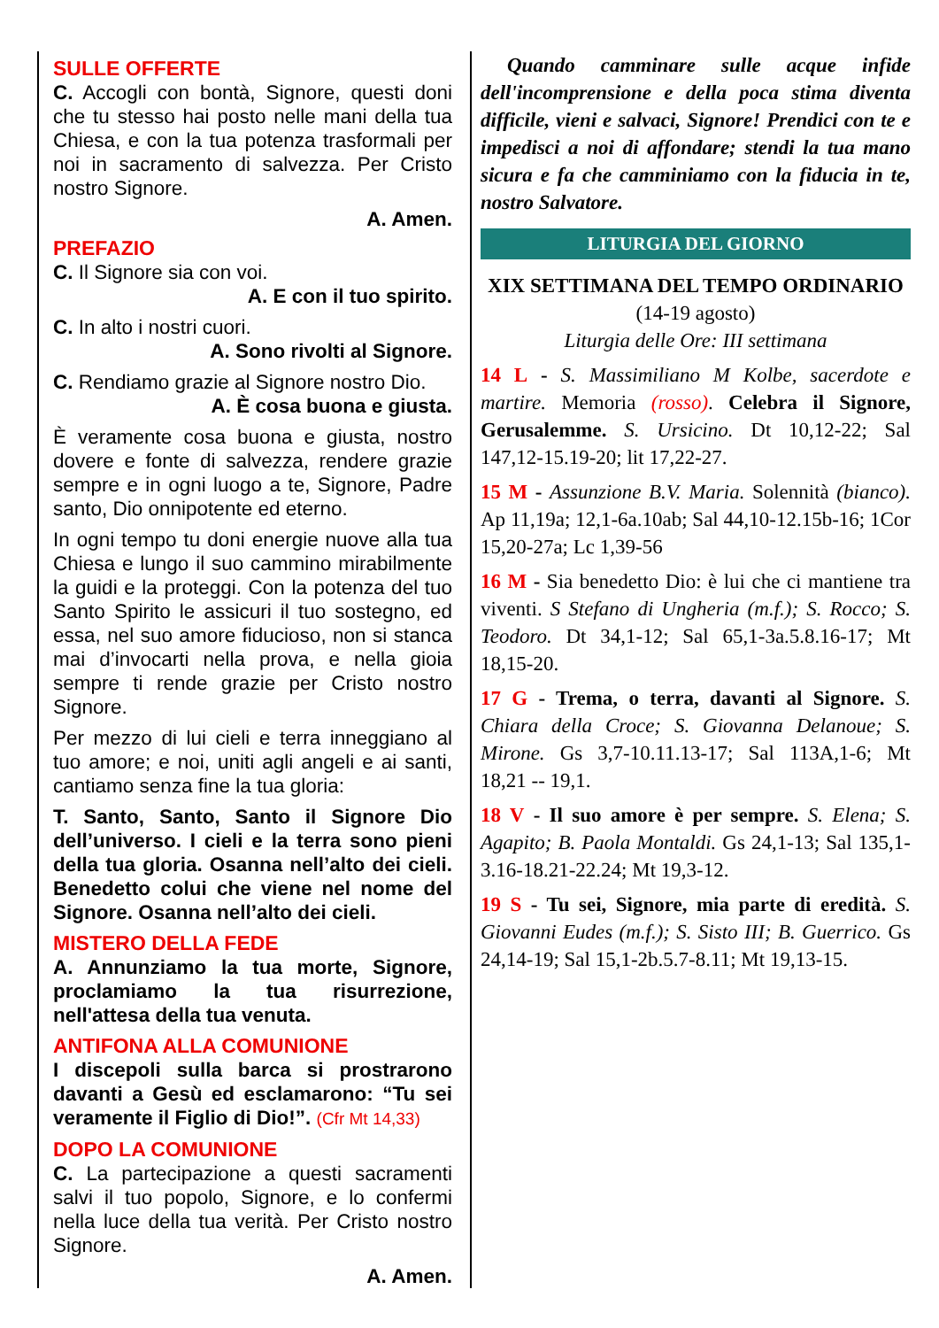SULLE OFFERTE
C. Accogli con bontà, Signore, questi doni che tu stesso hai posto nelle mani della tua Chiesa, e con la tua potenza trasformali per noi in sacramento di salvezza. Per Cristo nostro Signore.
A. Amen.
PREFAZIO
C. Il Signore sia con voi.
A. E con il tuo spirito.
C. In alto i nostri cuori.
A. Sono rivolti al Signore.
C. Rendiamo grazie al Signore nostro Dio.
A. È cosa buona e giusta.
È veramente cosa buona e giusta, nostro dovere e fonte di salvezza, rendere grazie sempre e in ogni luogo a te, Signore, Padre santo, Dio onnipotente ed eterno.
In ogni tempo tu doni energie nuove alla tua Chiesa e lungo il suo cammino mirabilmente la guidi e la proteggi. Con la potenza del tuo Santo Spirito le assicuri il tuo sostegno, ed essa, nel suo amore fiducioso, non si stanca mai d’invocarti nella prova, e nella gioia sempre ti rende grazie per Cristo nostro Signore.
Per mezzo di lui cieli e terra inneggiano al tuo amore; e noi, uniti agli angeli e ai santi, cantiamo senza fine la tua gloria:
T. Santo, Santo, Santo il Signore Dio dell’universo. I cieli e la terra sono pieni della tua gloria. Osanna nell’alto dei cieli. Benedetto colui che viene nel nome del Signore. Osanna nell’alto dei cieli.
MISTERO DELLA FEDE
A. Annunziamo la tua morte, Signore, proclamiamo la tua risurrezione, nell'attesa della tua venuta.
ANTIFONA ALLA COMUNIONE
I discepoli sulla barca si prostrarono davanti a Gesù ed esclamarono: “Tu sei veramente il Figlio di Dio!”. (Cfr Mt 14,33)
DOPO LA COMUNIONE
C. La partecipazione a questi sacramenti salvi il tuo popolo, Signore, e lo confermi nella luce della tua verità. Per Cristo nostro Signore.
A. Amen.
Quando camminare sulle acque infide dell'incomprensione e della poca stima diventa difficile, vieni e salvaci, Signore! Prendici con te e impedisci a noi di affondare; stendi la tua mano sicura e fa che camminiamo con la fiducia in te, nostro Salvatore.
LITURGIA DEL GIORNO
XIX SETTIMANA DEL TEMPO ORDINARIO
(14-19 agosto)
Liturgia delle Ore: III settimana
14 L - S. Massimiliano M Kolbe, sacerdote e martire. Memoria (rosso). Celebra il Signore, Gerusalemme. S. Ursicino. Dt 10,12-22; Sal 147,12-15.19-20; lit 17,22-27.
15 M - Assunzione B.V. Maria. Solennità (bianco). Ap 11,19a; 12,1-6a.10ab; Sal 44,10-12.15b-16; 1Cor 15,20-27a; Lc 1,39-56
16 M - Sia benedetto Dio: è lui che ci mantiene tra viventi. S Stefano di Ungheria (m.f.); S. Rocco; S. Teodoro. Dt 34,1-12; Sal 65,1-3a.5.8.16-17; Mt 18,15-20.
17 G - Trema, o terra, davanti al Signore. S. Chiara della Croce; S. Giovanna Delanoue; S. Mirone. Gs 3,7-10.11.13-17; Sal 113A,1-6; Mt 18,21 -- 19,1.
18 V - Il suo amore è per sempre. S. Elena; S. Agapito; B. Paola Montaldi. Gs 24,1-13; Sal 135,1-3.16-18.21-22.24; Mt 19,3-12.
19 S - Tu sei, Signore, mia parte di eredità. S. Giovanni Eudes (m.f.); S. Sisto III; B. Guerrico. Gs 24,14-19; Sal 15,1-2b.5.7-8.11; Mt 19,13-15.